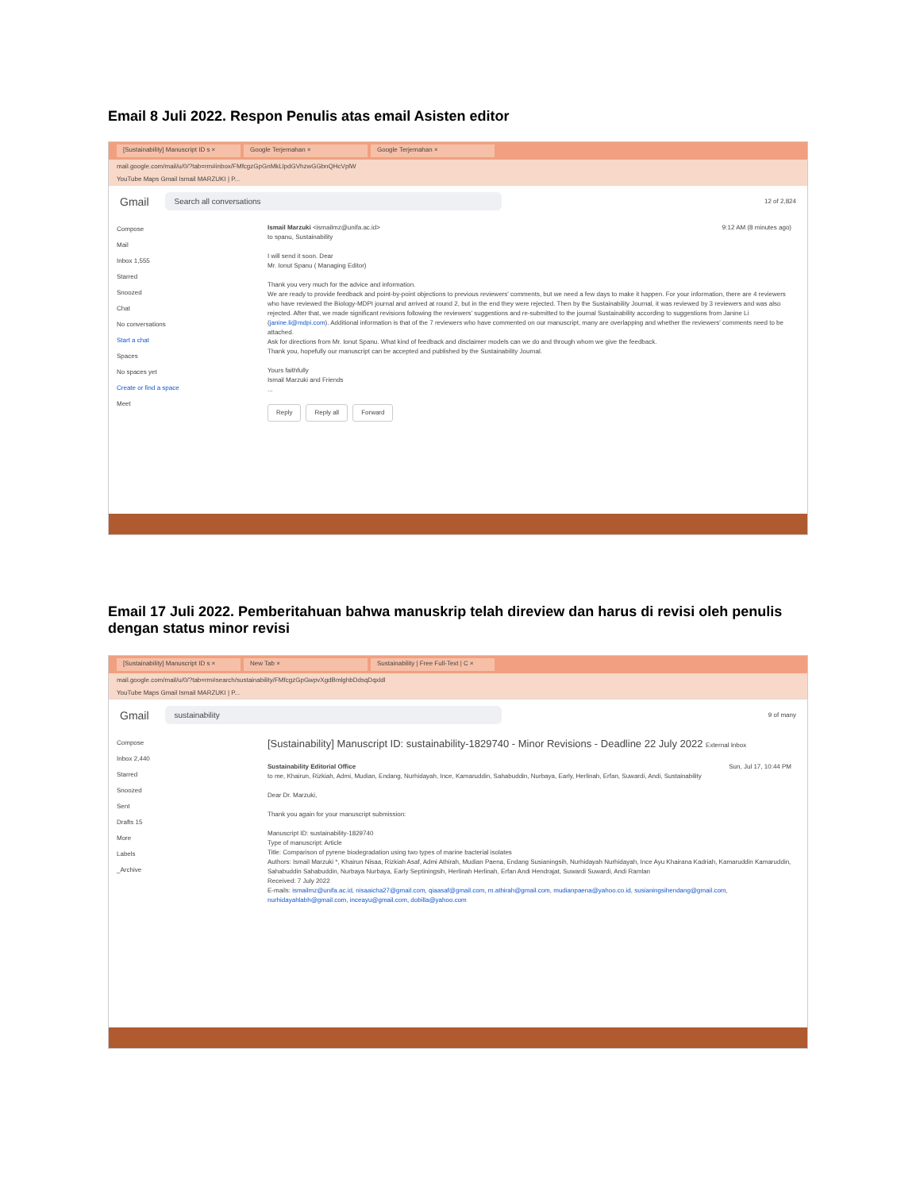Email 8 Juli 2022. Respon Penulis atas email Asisten editor
[Sustainability] Manuscript ID s × Google Terjemahan × Google Terjemahan ×
mail.google.com/mail/u/0/?tab=rm#inbox/FMfcgzGpGnMkLlpdGVhzwGGbnQHcVplW
YouTube Maps Gmail Ismail MARZUKI | P...
Gmail Search all conversations 12 of 2,824
Compose
Mail
Inbox 1,555
Starred
Snoozed
Chat
No conversations
Start a chat
Spaces
No spaces yet
Create or find a space
Meet
Ismail Marzuki <ismailmz@unifa.ac.id> 9:12 AM (8 minutes ago)
to spanu, Sustainability
I will send it soon. Dear
Mr. Ionut Spanu ( Managing Editor)
Thank you very much for the advice and information.
We are ready to provide feedback and point-by-point objections to previous reviewers' comments, but we need a few days to make it happen. For your information, there are 4 reviewers who have reviewed the Biology-MDPI journal and arrived at round 2, but in the end they were rejected. Then by the Sustainability Journal, it was reviewed by 3 reviewers and was also rejected. After that, we made significant revisions following the reviewers' suggestions and re-submitted to the journal Sustainability according to suggestions from Janine Li (janine.li@mdpi.com). Additional information is that of the 7 reviewers who have commented on our manuscript, many are overlapping and whether the reviewers' comments need to be attached.
Ask for directions from Mr. Ionut Spanu. What kind of feedback and disclaimer models can we do and through whom we give the feedback.
Thank you, hopefully our manuscript can be accepted and published by the Sustainability Journal.
Yours faithfully
Ismail Marzuki and Friends
...
Reply Reply all Forward
Email 17 Juli 2022. Pemberitahuan bahwa manuskrip telah direview dan harus di revisi oleh penulis dengan status minor revisi
[Sustainability] Manuscript ID s × New Tab × Sustainability | Free Full-Text | C ×
mail.google.com/mail/u/0/?tab=rm#search/sustainability/FMfcgzGpGwpvXgdBmlghbDdsqDqxldl
YouTube Maps Gmail Ismail MARZUKI | P...
Gmail sustainability 9 of many
Compose
Inbox 2,440
Starred
Snoozed
Sent
Drafts 15
More
Labels
_Archive
[Sustainability] Manuscript ID: sustainability-1829740 - Minor Revisions - Deadline 22 July 2022 External Inbox
Sustainability Editorial Office Sun, Jul 17, 10:44 PM
to me, Khairun, Rizkiah, Admi, Mudian, Endang, Nurhidayah, Ince, Kamaruddin, Sahabuddin, Nurbaya, Early, Herlinah, Erfan, Suwardi, Andi, Sustainability
Dear Dr. Marzuki,
Thank you again for your manuscript submission:
Manuscript ID: sustainability-1829740
Type of manuscript: Article
Title: Comparison of pyrene biodegradation using two types of marine bacterial isolates
Authors: Ismail Marzuki *, Khairun Nisaa, Rizkiah Asaf, Admi Athirah, Mudian Paena, Endang Susianingsih, Nurhidayah Nurhidayah, Ince Ayu Khairana Kadriah, Kamaruddin Kamaruddin, Sahabuddin Sahabuddin, Nurbaya Nurbaya, Early Septiningsih, Herlinah Herlinah, Erfan Andi Hendrajat, Suwardi Suwardi, Andi Ramlan
Received: 7 July 2022
E-mails: ismailmz@unifa.ac.id, nisaaicha27@gmail.com, qiaasaf@gmail.com, m.athirah@gmail.com, mudianpaena@yahoo.co.id, susianingsihendang@gmail.com, nurhidayahlabh@gmail.com, inceayu@gmail.com, dobilla@yahoo.com